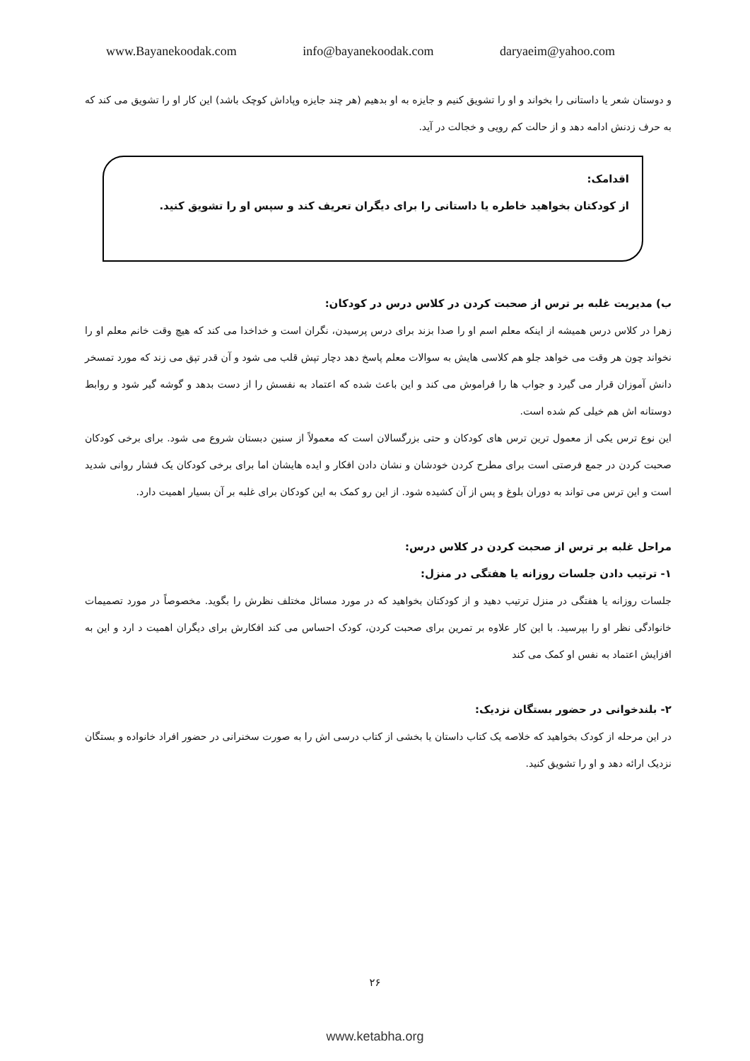www.Bayanekoodak.com info@bayanekoodak.com daryaeim@yahoo.com
و دوستان شعر یا داستانی را بخواند و او را تشویق کنیم و جایزه به او بدهیم (هر چند جایزه وپاداش کوچک باشد) این کار او را تشویق می کند که به حرف زدنش ادامه دهد و از حالت کم رویی و خجالت در آید.
اقدامک:
از کودکتان بخواهید خاطره یا داستانی را برای دیگران تعریف کند و سپس او را تشویق کنید.
ب) مدیریت غلبه بر ترس از صحبت کردن در کلاس درس در کودکان:
زهرا در کلاس درس همیشه از اینکه معلم اسم او را صدا بزند برای درس پرسیدن، نگران است و خداخدا می کند که هیچ وقت خانم معلم او را نخواند چون هر وقت می خواهد جلو هم کلاسی هایش به سوالات معلم پاسخ دهد دچار تپش قلب می شود و آن قدر تپق می زند که مورد تمسخر دانش آموزان قرار می گیرد و جواب ها را فراموش می کند و این باعث شده که اعتماد به نفسش را از دست بدهد و گوشه گیر شود و روابط دوستانه اش هم خیلی کم شده است.
این نوع ترس یکی از معمول ترین ترس های کودکان و حتی بزرگسالان است که معمولاً از سنین دبستان شروع می شود. برای برخی کودکان صحبت کردن در جمع فرصتی است برای مطرح کردن خودشان و نشان دادن افکار و ایده هایشان اما برای برخی کودکان یک فشار روانی شدید است و این ترس می تواند به دوران بلوغ و پس از آن کشیده شود. از این رو کمک به این کودکان برای غلبه بر آن بسیار اهمیت دارد.
مراحل غلبه بر ترس از صحبت کردن در کلاس درس:
۱- ترتیب دادن جلسات روزانه یا هفتگی در منزل:
جلسات روزانه یا هفتگی در منزل ترتیب دهید و از کودکتان بخواهید که در مورد مسائل مختلف نظرش را بگوید. مخصوصاً در مورد تصمیمات خانوادگی نظر او را بپرسید. با این کار علاوه بر تمرین برای صحبت کردن، کودک احساس می کند افکارش برای دیگران اهمیت د ارد و این به افزایش اعتماد به نفس او کمک می کند
۲- بلندخوانی در حضور بستگان نزدیک:
در این مرحله از کودک بخواهید که خلاصه یک کتاب داستان یا بخشی از کتاب درسی اش را به صورت سخنرانی در حضور افراد خانواده و بستگان نزدیک ارائه دهد و او را تشویق کنید.
۲۶
www.ketabha.org